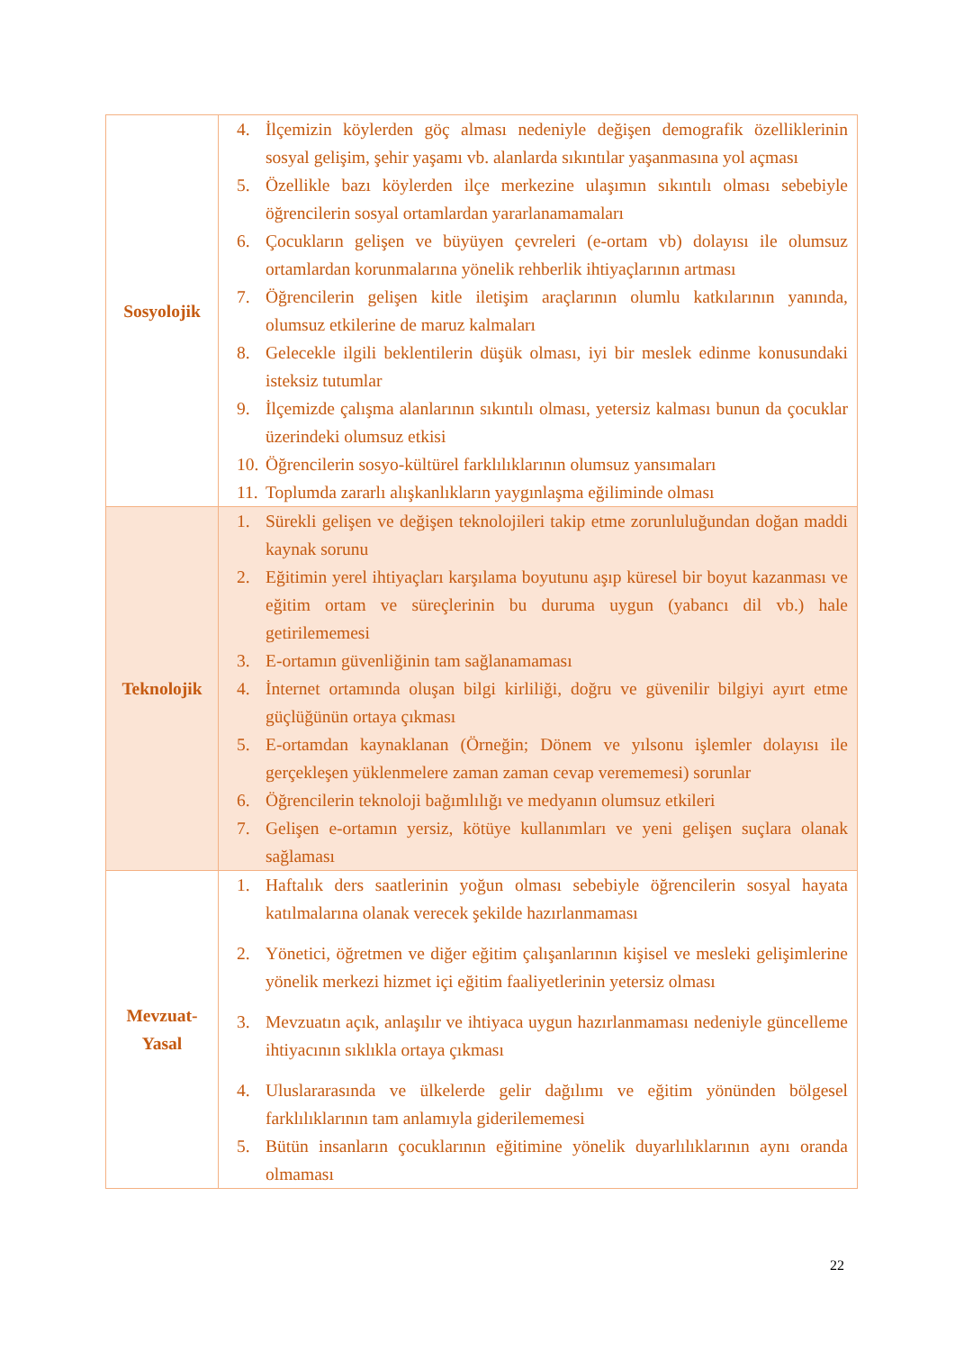| Sosyolojik | 4. İlçemizin köylerden göç alması nedeniyle değişen demografik özelliklerinin sosyal gelişim, şehir yaşamı vb. alanlarda sıkıntılar yaşanmasına yol açması 5. Özellikle bazı köylerden ilçe merkezine ulaşımın sıkıntılı olması sebebiyle öğrencilerin sosyal ortamlardan yararlanamamaları 6. Çocukların gelişen ve büyüyen çevreleri (e-ortam vb) dolayısı ile olumsuz ortamlardan korunmalarına yönelik rehberlik ihtiyaçlarının artması 7. Öğrencilerin gelişen kitle iletişim araçlarının olumlu katkılarının yanında, olumsuz etkilerine de maruz kalmaları 8. Gelecekle ilgili beklentilerin düşük olması, iyi bir meslek edinme konusundaki isteksiz tutumlar 9. İlçemizde çalışma alanlarının sıkıntılı olması, yetersiz kalması bunun da çocuklar üzerindeki olumsuz etkisi 10. Öğrencilerin sosyo-kültürel farklılıklarının olumsuz yansımaları 11. Toplumda zararlı alışkanlıkların yaygınlaşma eğiliminde olması |
| Teknolojik | 1. Sürekli gelişen ve değişen teknolojileri takip etme zorunluluğundan doğan maddi kaynak sorunu 2. Eğitimin yerel ihtiyaçları karşılama boyutunu aşıp küresel bir boyut kazanması ve eğitim ortam ve süreçlerinin bu duruma uygun (yabancı dil vb.) hale getirilememesi 3. E-ortamın güvenliğinin tam sağlanamaması 4. İnternet ortamında oluşan bilgi kirliliği, doğru ve güvenilir bilgiyi ayırt etme güçlüğünün ortaya çıkması 5. E-ortamdan kaynaklanan (Örneğin; Dönem ve yılsonu işlemler dolayısı ile gerçekleşen yüklenmelere zaman zaman cevap verememesi) sorunlar 6. Öğrencilerin teknoloji bağımlılığı ve medyanın olumsuz etkileri 7. Gelişen e-ortamın yersiz, kötüye kullanımları ve yeni gelişen suçlara olanak sağlaması |
| Mevzuat- Yasal | 1. Haftalık ders saatlerinin yoğun olması sebebiyle öğrencilerin sosyal hayata katılmalarına olanak verecek şekilde hazırlanmaması 2. Yönetici, öğretmen ve diğer eğitim çalışanlarının kişisel ve mesleki gelişimlerine yönelik merkezi hizmet içi eğitim faaliyetlerinin yetersiz olması 3. Mevzuatın açık, anlaşılır ve ihtiyaca uygun hazırlanmaması nedeniyle güncelleme ihtiyacının sıklıkla ortaya çıkması 4. Uluslararasında ve ülkelerde gelir dağılımı ve eğitim yönünden bölgesel farklılıklarının tam anlamıyla giderilememesi 5. Bütün insanların çocuklarının eğitimine yönelik duyarlılıklarının aynı oranda olmaması |
22